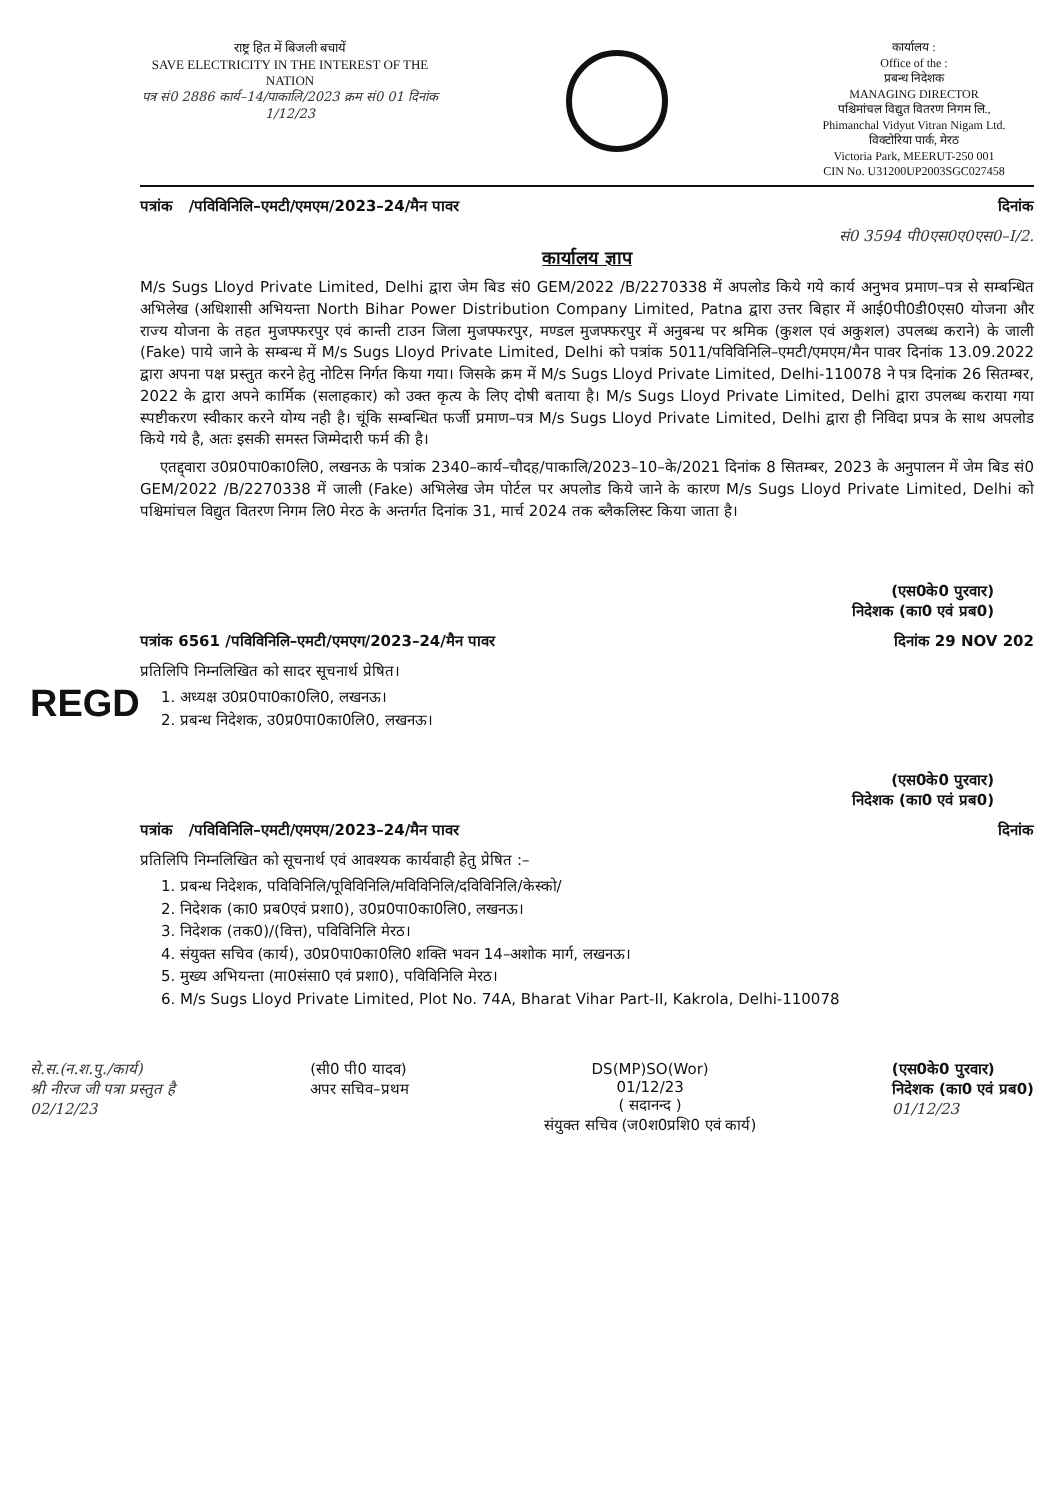राष्ट्र हित में बिजली बचायें
SAVE ELECTRICITY IN THE INTEREST OF THE NATION
पत्र सं0 2886 कार्य–14/पाकालि/2023 क्रम सं0 01 दिनांक 1/12/23
कार्यालय :
Office of the :
प्रबन्ध निदेशक
MANAGING DIRECTOR
पश्चिमांचल विद्युत वितरण निगम लि.,
Phimanchal Vidyut Vitran Nigam Ltd.
विक्टोरिया पार्क, मेरठ
Victoria Park, MEERUT-250 001
CIN No. U31200UP2003SGC027458
पत्रांक /पविविनिलि–एमटी/एमएम/2023–24/मैन पावर दिनांक
सं0 3594 पी0एस0ए0एस0–I/2.
कार्यालय ज्ञाप
M/s Sugs Lloyd Private Limited, Delhi द्वारा जेम बिड सं0 GEM/2022 /B/2270338 में अपलोड किये गये कार्य अनुभव प्रमाण–पत्र से सम्बन्धित अभिलेख (अधिशासी अभियन्ता North Bihar Power Distribution Company Limited, Patna द्वारा उत्तर बिहार में आई0पी0डी0एस0 योजना और राज्य योजना के तहत मुजफ्फरपुर एवं कान्ती टाउन जिला मुजफ्फरपुर, मण्डल मुजफ्फरपुर में अनुबन्ध पर श्रमिक (कुशल एवं अकुशल) उपलब्ध कराने) के जाली (Fake) पाये जाने के सम्बन्ध में M/s Sugs Lloyd Private Limited, Delhi को पत्रांक 5011/पविविनिलि–एमटी/एमएम/मैन पावर दिनांक 13.09.2022 द्वारा अपना पक्ष प्रस्तुत करने हेतु नोटिस निर्गत किया गया। जिसके क्रम में M/s Sugs Lloyd Private Limited, Delhi-110078 ने पत्र दिनांक 26 सितम्बर, 2022 के द्वारा अपने कार्मिक (सलाहकार) को उक्त कृत्य के लिए दोषी बताया है। M/s Sugs Lloyd Private Limited, Delhi द्वारा उपलब्ध कराया गया स्पष्टीकरण स्वीकार करने योग्य नही है। चूंकि सम्बन्धित फर्जी प्रमाण–पत्र M/s Sugs Lloyd Private Limited, Delhi द्वारा ही निविदा प्रपत्र के साथ अपलोड किये गये है, अतः इसकी समस्त जिम्मेदारी फर्म की है।
एतद्द्वारा उ0प्र0पा0का0लि0, लखनऊ के पत्रांक 2340–कार्य–चौदह/पाकालि/2023–10–के/2021 दिनांक 8 सितम्बर, 2023 के अनुपालन में जेम बिड सं0 GEM/2022 /B/2270338 में जाली (Fake) अभिलेख जेम पोर्टल पर अपलोड किये जाने के कारण M/s Sugs Lloyd Private Limited, Delhi को पश्चिमांचल विद्युत वितरण निगम लि0 मेरठ के अन्तर्गत दिनांक 31, मार्च 2024 तक ब्लैकलिस्ट किया जाता है।
(एस0के0 पुरवार)
निदेशक (का0 एवं प्रब0)
पत्रांक 6561 /पविविनिलि–एमटी/एमएग/2023–24/मैन पावर दिनांक 29 NOV 202
प्रतिलिपि निम्नलिखित को सादर सूचनार्थ प्रेषित।
REGD
1. अध्यक्ष उ0प्र0पा0का0लि0, लखनऊ।
2. प्रबन्ध निदेशक, उ0प्र0पा0का0लि0, लखनऊ।
(एस0के0 पुरवार)
निदेशक (का0 एवं प्रब0)
पत्रांक /पविविनिलि–एमटी/एमएम/2023–24/मैन पावर दिनांक
प्रतिलिपि निम्नलिखित को सूचनार्थ एवं आवश्यक कार्यवाही हेतु प्रेषित :–
1. प्रबन्ध निदेशक, पविविनिलि/पूविविनिलि/मविविनिलि/दविविनिलि/केस्को/
2. निदेशक (का0 प्रब0एवं प्रशा0), उ0प्र0पा0का0लि0, लखनऊ।
3. निदेशक (तक0)/(वित्त), पविविनिलि मेरठ।
4. संयुक्त सचिव (कार्य), उ0प्र0पा0का0लि0 शक्ति भवन 14–अशोक मार्ग, लखनऊ।
5. मुख्य अभियन्ता (मा0संसा0 एवं प्रशा0), पविविनिलि मेरठ।
6. M/s Sugs Lloyd Private Limited, Plot No. 74A, Bharat Vihar Part-II, Kakrola, Delhi-110078
से.स.(न.श.पु./कार्य)
श्री नीरज जी पत्रा प्रस्तुत है
02/12/23
(सी0 पी0 यादव)
अपर सचिव–प्रथम
DS(MP)SO(Wor)
01/12/23
( सदानन्द )
संयुक्त सचिव (ज0श0प्रशि0 एवं कार्य)
(एस0के0 पुरवार)
निदेशक (का0 एवं प्रब0)
01/12/23